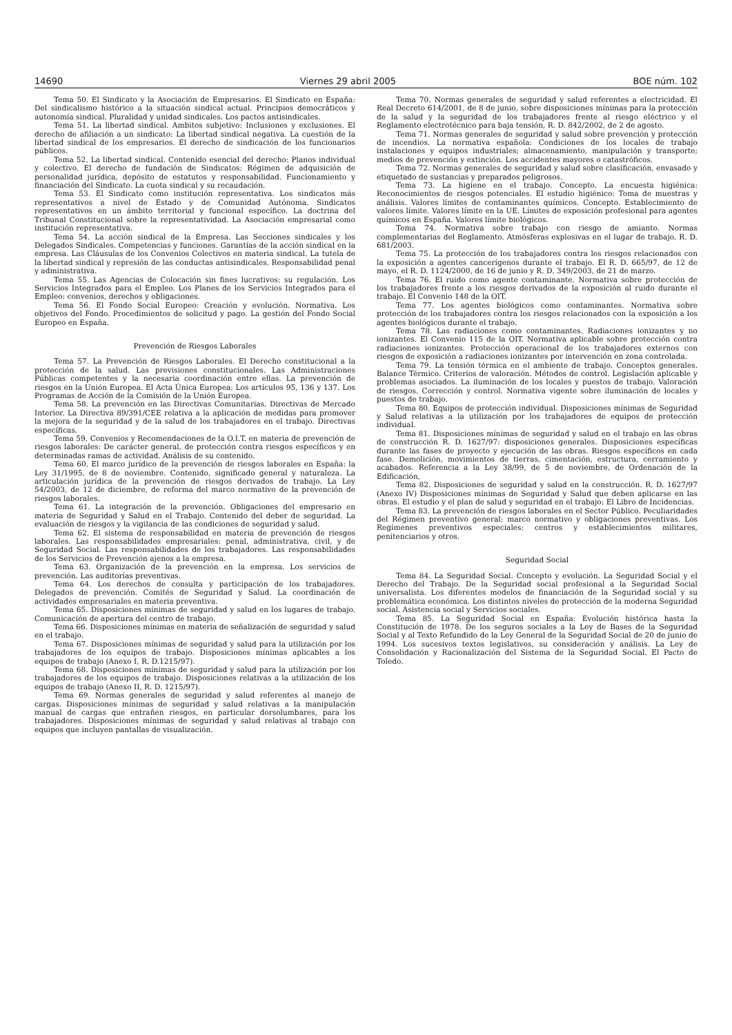14690 Viernes 29 abril 2005 BOE núm. 102
Tema 50. El Sindicato y la Asociación de Empresarios. El Sindicato en España: Del sindicalismo histórico a la situación sindical actual. Principios democráticos y autonomía sindical. Pluralidad y unidad sindicales. Los pactos antisindicales.
Tema 51. La libertad sindical. Ambitos subjetivo: Inclusiones y exclusiones. El derecho de afiliación a un sindicato: La libertad sindical negativa. La cuestión de la libertad sindical de los empresarios. El derecho de sindicación de los funcionarios públicos.
Tema 52. La libertad sindical. Contenido esencial del derecho: Planos individual y colectivo. El derecho de fundación de Sindicatos: Régimen de adquisición de personalidad jurídica, depósito de estatutos y responsabilidad. Funcionamiento y financiación del Sindicato. La cuota sindical y su recaudación.
Tema 53. El Sindicato como institución representativa. Los sindicatos más representativos a nivel de Estado y de Comunidad Autónoma. Sindicatos representativos en un ámbito territorial y funcional específico. La doctrina del Tribunal Constitucional sobre la representatividad. La Asociación empresarial como institución representativa.
Tema 54. La acción sindical de la Empresa. Las Secciones sindicales y los Delegados Sindicales. Competencias y funciones. Garantías de la acción sindical en la empresa. Las Cláusulas de los Convenios Colectivos en materia sindical. La tutela de la libertad sindical y represión de las conductas antisindicales. Responsabilidad penal y administrativa.
Tema 55. Las Agencias de Colocación sin fines lucrativos: su regulación. Los Servicios Integrados para el Empleo. Los Planes de los Servicios Integrados para el Empleo: convenios, derechos y obligaciones.
Tema 56. El Fondo Social Europeo: Creación y evolución. Normativa. Los objetivos del Fondo. Procedimientos de solicitud y pago. La gestión del Fondo Social Europeo en España.
Prevención de Riesgos Laborales
Tema 57. La Prevención de Riesgos Laborales. El Derecho constitucional a la protección de la salud. Las previsiones constitucionales. Las Administraciones Públicas competentes y la necesaria coordinación entre ellas. La prevención de riesgos en la Unión Europea. El Acta Única Europea: Los artículos 95, 136 y 137. Los Programas de Acción de la Comisión de la Unión Europea.
Tema 58. La prevención en las Directivas Comunitarias. Directivas de Mercado Interior. La Directiva 89/391/CEE relativa a la aplicación de medidas para promover la mejora de la seguridad y de la salud de los trabajadores en el trabajo. Directivas específicas.
Tema 59. Convenios y Recomendaciones de la O.I.T. en materia de prevención de riesgos laborales: De carácter general, de protección contra riesgos específicos y en determinadas ramas de actividad. Análisis de su contenido.
Tema 60. El marco jurídico de la prevención de riesgos laborales en España: la Ley 31/1995, de 8 de noviembre. Contenido, significado general y naturaleza. La articulación jurídica de la prevención de riesgos derivados de trabajo. La Ley 54/2003, de 12 de diciembre, de reforma del marco normativo de la prevención de riesgos laborales.
Tema 61. La integración de la prevención. Obligaciones del empresario en materia de Seguridad y Salud en el Trabajo. Contenido del deber de seguridad. La evaluación de riesgos y la vigilancia de las condiciones de seguridad y salud.
Tema 62. El sistema de responsabilidad en materia de prevención de riesgos laborales. Las responsabilidades empresariales: penal, administrativa, civil, y de Seguridad Social. Las responsabilidades de los trabajadores. Las responsabilidades de los Servicios de Prevención ajenos a la empresa.
Tema 63. Organización de la prevención en la empresa. Los servicios de prevención. Las auditorías preventivas.
Tema 64. Los derechos de consulta y participación de los trabajadores. Delegados de prevención. Comités de Seguridad y Salud. La coordinación de actividades empresariales en materia preventiva.
Tema 65. Disposiciones mínimas de seguridad y salud en los lugares de trabajo. Comunicación de apertura del centro de trabajo.
Tema 66. Disposiciones mínimas en materia de señalización de seguridad y salud en el trabajo.
Tema 67. Disposiciones mínimas de seguridad y salud para la utilización por los trabajadores de los equipos de trabajo. Disposiciones mínimas aplicables a los equipos de trabajo (Anexo I, R. D.1215/97).
Tema 68. Disposiciones mínimas de seguridad y salud para la utilización por los trabajadores de los equipos de trabajo. Disposiciones relativas a la utilización de los equipos de trabajo (Anexo II, R. D. 1215/97).
Tema 69. Normas generales de seguridad y salud referentes al manejo de cargas. Disposiciones mínimas de seguridad y salud relativas a la manipulación manual de cargas que entrañen riesgos, en particular dorsolumbares, para los trabajadores. Disposiciones mínimas de seguridad y salud relativas al trabajo con equipos que incluyen pantallas de visualización.
Tema 70. Normas generales de seguridad y salud referentes a electricidad. El Real Decreto 614/2001, de 8 de junio, sobre disposiciones mínimas para la protección de la salud y la seguridad de los trabajadores frente al riesgo eléctrico y el Reglamento electrotécnico para baja tensión, R. D. 842/2002, de 2 de agosto.
Tema 71. Normas generales de seguridad y salud sobre prevención y protección de incendios. La normativa española: Condiciones de los locales de trabajo instalaciones y equipos industriales; almacenamiento, manipulación y transporte; medios de prevención y extinción. Los accidentes mayores o catastróficos.
Tema 72. Normas generales de seguridad y salud sobre clasificación, envasado y etiquetado de sustancias y preparados peligrosos.
Tema 73. La higiene en el trabajo. Concepto. La encuesta higiénica: Reconocimientos de riesgos potenciales. El estudio higiénico: Toma de muestras y análisis. Valores límites de contaminantes químicos. Concepto. Establecimiento de valores límite. Valores límite en la UE. Límites de exposición profesional para agentes químicos en España. Valores límite biológicos.
Tema 74. Normativa sobre trabajo con riesgo de amianto. Normas complementarias del Reglamento. Atmósferas explosivas en el lugar de trabajo. R. D. 681/2003.
Tema 75. La protección de los trabajadores contra los riesgos relacionados con la exposición a agentes cancerígenos durante el trabajo. El R. D. 665/97, de 12 de mayo, el R. D. 1124/2000, de 16 de junio y R. D. 349/2003, de 21 de marzo.
Tema 76. El ruido como agente contaminante. Normativa sobre protección de los trabajadores frente a los riesgos derivados de la exposición al ruido durante el trabajo. El Convenio 148 de la OIT.
Tema 77. Los agentes biológicos como contaminantes. Normativa sobre protección de los trabajadores contra los riesgos relacionados con la exposición a los agentes biológicos durante el trabajo.
Tema 78. Las radiaciones como contaminantes. Radiaciones ionizantes y no ionizantes. El Convenio 115 de la OIT. Normativa aplicable sobre protección contra radiaciones ionizantes. Protección operacional de los trabajadores externos con riesgos de exposición a radiaciones ionizantes por intervención en zona controlada.
Tema 79. La tensión térmica en el ambiente de trabajo. Conceptos generales. Balance Térmico. Criterios de valoración. Métodos de control. Legislación aplicable y problemas asociados. La iluminación de los locales y puestos de trabajo. Valoración de riesgos. Corrección y control. Normativa vigente sobre iluminación de locales y puestos de trabajo.
Tema 80. Equipos de protección individual. Disposiciones mínimas de Seguridad y Salud relativas a la utilización por los trabajadores de equipos de protección individual.
Tema 81. Disposiciones mínimas de seguridad y salud en el trabajo en las obras de construcción R. D. 1627/97: disposiciones generales. Disposiciones específicas durante las fases de proyecto y ejecución de las obras. Riesgos específicos en cada fase. Demolición, movimientos de tierras, cimentación, estructura, cerramiento y acabados. Referencia a la Ley 38/99, de 5 de noviembre, de Ordenación de la Edificación,
Tema 82. Disposiciones de seguridad y salud en la construcción. R. D. 1627/97 (Anexo IV) Disposiciones mínimas de Seguridad y Salud que deben aplicarse en las obras. El estudio y el plan de salud y seguridad en el trabajo: El Libro de Incidencias.
Tema 83. La prevención de riesgos laborales en el Sector Público. Peculiaridades del Régimen preventivo general: marco normativo y obligaciones preventivas. Los Regímenes preventivos especiales: centros y establecimientos militares, penitenciarios y otros.
Seguridad Social
Tema 84. La Seguridad Social. Concepto y evolución. La Seguridad Social y el Derecho del Trabajo. De la Seguridad social profesional a la Seguridad Social universalista. Los diferentes modelos de financiación de la Seguridad social y su problemática económica. Los distintos niveles de protección de la moderna Seguridad social. Asistencia social y Servicios sociales.
Tema 85. La Seguridad Social en España: Evolución histórica hasta la Constitución de 1978. De los seguros sociales a la Ley de Bases de la Seguridad Social y al Texto Refundido de la Ley General de la Seguridad Social de 20 de junio de 1994. Los sucesivos textos legislativos, su consideración y análisis. La Ley de Consolidación y Racionalización del Sistema de la Seguridad Social. El Pacto de Toledo.